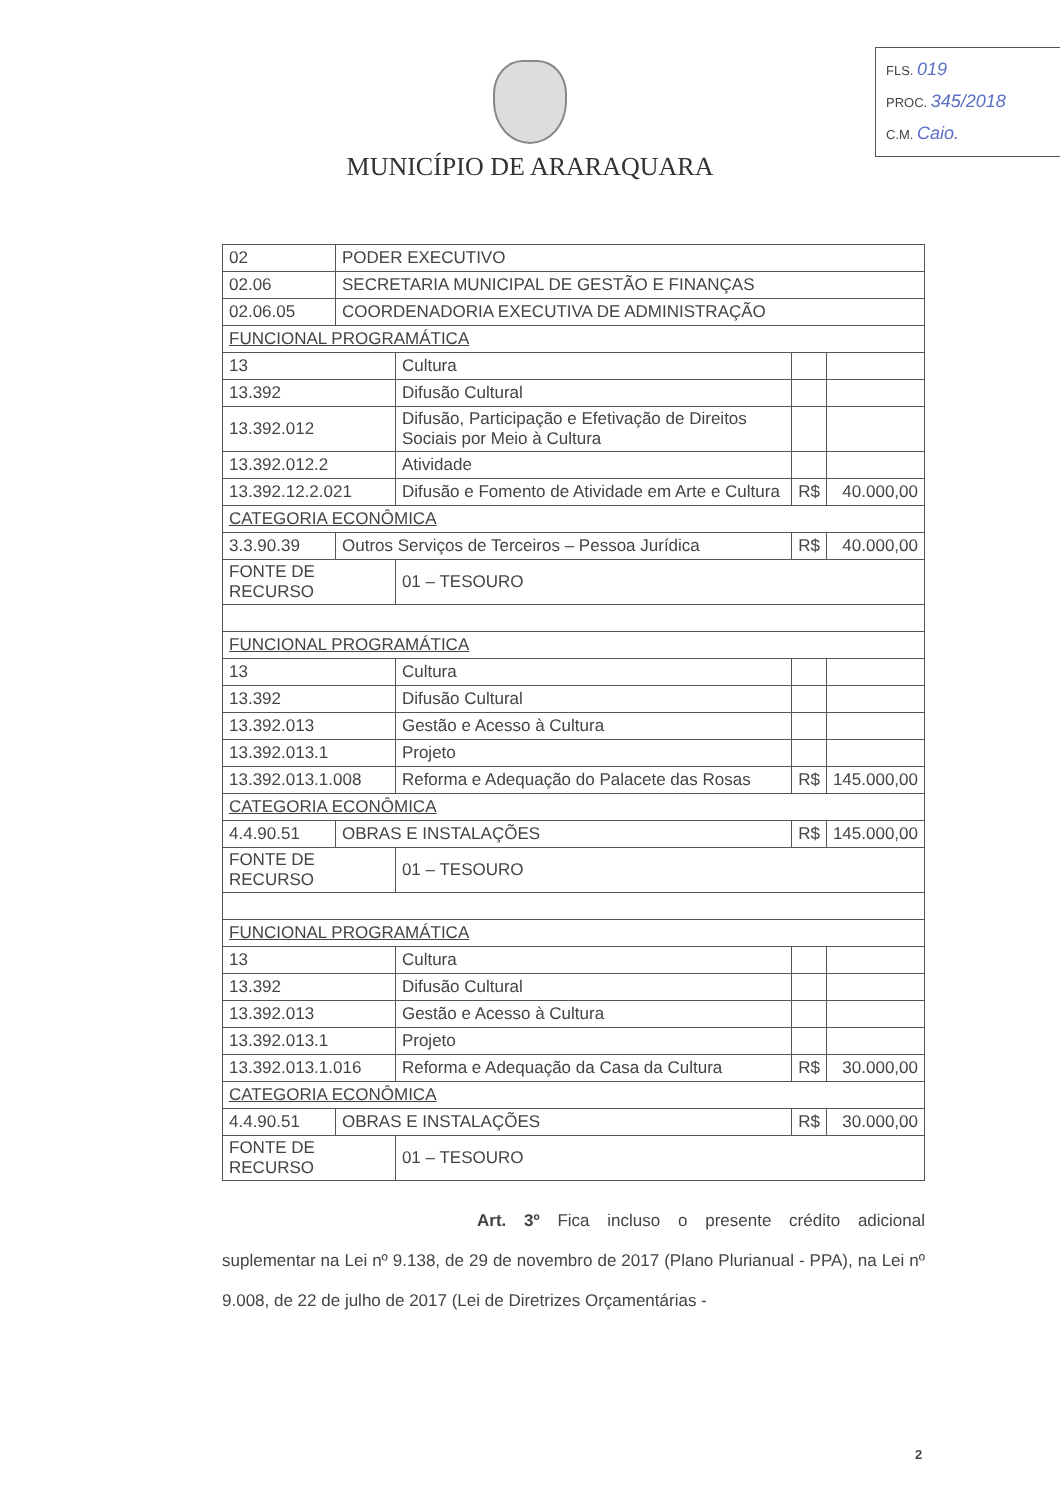FLS. 019
PROC. 345/2018
C.M. Caio.
MUNICÍPIO DE ARARAQUARA
| 02 | PODER EXECUTIVO | | | |
| 02.06 | SECRETARIA MUNICIPAL DE GESTÃO E FINANÇAS | | | |
| 02.06.05 | COORDENADORIA EXECUTIVA DE ADMINISTRAÇÃO | | | |
| FUNCIONAL PROGRAMÁTICA | | | | |
| 13 | | Cultura | | |
| 13.392 | | Difusão Cultural | | |
| 13.392.012 | | Difusão, Participação e Efetivação de Direitos Sociais por Meio à Cultura | | |
| 13.392.012.2 | | Atividade | | |
| 13.392.12.2.021 | | Difusão e Fomento de Atividade em Arte e Cultura | R$ | 40.000,00 |
| CATEGORIA ECONÔMICA | | | | |
| 3.3.90.39 | Outros Serviços de Terceiros – Pessoa Jurídica | | R$ | 40.000,00 |
| FONTE DE RECURSO | | 01 – TESOURO | | |
| FUNCIONAL PROGRAMÁTICA | | | | |
| 13 | | Cultura | | |
| 13.392 | | Difusão Cultural | | |
| 13.392.013 | | Gestão e Acesso à Cultura | | |
| 13.392.013.1 | | Projeto | | |
| 13.392.013.1.008 | | Reforma e Adequação do Palacete das Rosas | R$ | 145.000,00 |
| CATEGORIA ECONÔMICA | | | | |
| 4.4.90.51 | OBRAS E INSTALAÇÕES | | R$ | 145.000,00 |
| FONTE DE RECURSO | | 01 – TESOURO | | |
| FUNCIONAL PROGRAMÁTICA | | | | |
| 13 | | Cultura | | |
| 13.392 | | Difusão Cultural | | |
| 13.392.013 | | Gestão e Acesso à Cultura | | |
| 13.392.013.1 | | Projeto | | |
| 13.392.013.1.016 | | Reforma e Adequação da Casa da Cultura | R$ | 30.000,00 |
| CATEGORIA ECONÔMICA | | | | |
| 4.4.90.51 | OBRAS E INSTALAÇÕES | | R$ | 30.000,00 |
| FONTE DE RECURSO | | 01 – TESOURO | | |
Art. 3º Fica incluso o presente crédito adicional suplementar na Lei nº 9.138, de 29 de novembro de 2017 (Plano Plurianual - PPA), na Lei nº 9.008, de 22 de julho de 2017 (Lei de Diretrizes Orçamentárias -
2